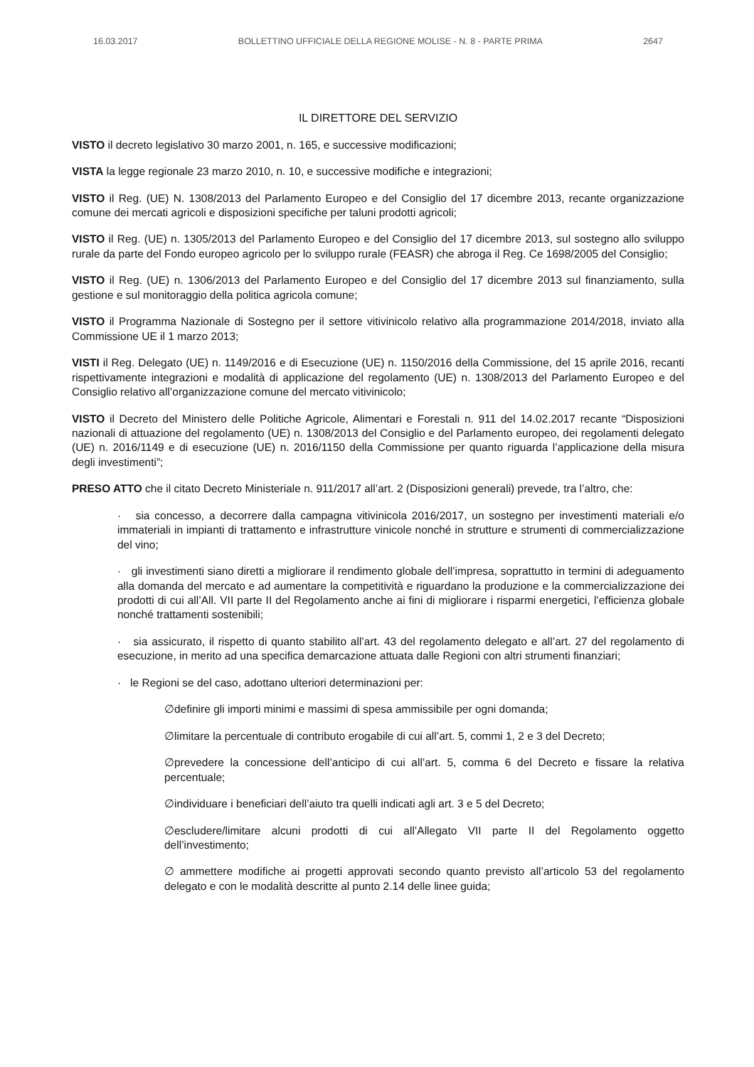16.03.2017 BOLLETTINO UFFICIALE DELLA REGIONE MOLISE - N. 8 - PARTE PRIMA 2647
IL DIRETTORE DEL SERVIZIO
VISTO il decreto legislativo 30 marzo 2001, n. 165, e successive modificazioni;
VISTA la legge regionale 23 marzo 2010, n. 10, e successive modifiche e integrazioni;
VISTO il Reg. (UE) N. 1308/2013 del Parlamento Europeo e del Consiglio del 17 dicembre 2013, recante organizzazione comune dei mercati agricoli e disposizioni specifiche per taluni prodotti agricoli;
VISTO il Reg. (UE) n. 1305/2013 del Parlamento Europeo e del Consiglio del 17 dicembre 2013, sul sostegno allo sviluppo rurale da parte del Fondo europeo agricolo per lo sviluppo rurale (FEASR) che abroga il Reg. Ce 1698/2005 del Consiglio;
VISTO il Reg. (UE) n. 1306/2013 del Parlamento Europeo e del Consiglio del 17 dicembre 2013 sul finanziamento, sulla gestione e sul monitoraggio della politica agricola comune;
VISTO il Programma Nazionale di Sostegno per il settore vitivinicolo relativo alla programmazione 2014/2018, inviato alla Commissione UE il 1 marzo 2013;
VISTI il Reg. Delegato (UE) n. 1149/2016 e di Esecuzione (UE) n. 1150/2016 della Commissione, del 15 aprile 2016, recanti rispettivamente integrazioni e modalità di applicazione del regolamento (UE) n. 1308/2013 del Parlamento Europeo e del Consiglio relativo all’organizzazione comune del mercato vitivinicolo;
VISTO il Decreto del Ministero delle Politiche Agricole, Alimentari e Forestali n. 911 del 14.02.2017 recante “Disposizioni nazionali di attuazione del regolamento (UE) n. 1308/2013 del Consiglio e del Parlamento europeo, dei regolamenti delegato (UE) n. 2016/1149 e di esecuzione (UE) n. 2016/1150 della Commissione per quanto riguarda l’applicazione della misura degli investimenti”;
PRESO ATTO che il citato Decreto Ministeriale n. 911/2017 all’art. 2 (Disposizioni generali) prevede, tra l’altro, che:
· sia concesso, a decorrere dalla campagna vitivinicola 2016/2017, un sostegno per investimenti materiali e/o immateriali in impianti di trattamento e infrastrutture vinicole nonché in strutture e strumenti di commercializzazione del vino;
· gli investimenti siano diretti a migliorare il rendimento globale dell’impresa, soprattutto in termini di adeguamento alla domanda del mercato e ad aumentare la competitività e riguardano la produzione e la commercializzazione dei prodotti di cui all’All. VII parte II del Regolamento anche ai fini di migliorare i risparmi energetici, l’efficienza globale nonché trattamenti sostenibili;
· sia assicurato, il rispetto di quanto stabilito all’art. 43 del regolamento delegato e all’art. 27 del regolamento di esecuzione, in merito ad una specifica demarcazione attuata dalle Regioni con altri strumenti finanziari;
· le Regioni se del caso, adottano ulteriori determinazioni per:
∅definire gli importi minimi e massimi di spesa ammissibile per ogni domanda;
∅limitare la percentuale di contributo erogabile di cui all’art. 5, commi 1, 2 e 3 del Decreto;
∅prevedere la concessione dell’anticipo di cui all’art. 5, comma 6 del Decreto e fissare la relativa percentuale;
∅individuare i beneficiari dell’aiuto tra quelli indicati agli art. 3 e 5 del Decreto;
∅escludere/limitare alcuni prodotti di cui all’Allegato VII parte II del Regolamento oggetto dell’investimento;
∅ ammettere modifiche ai progetti approvati secondo quanto previsto all’articolo 53 del regolamento delegato e con le modalità descritte al punto 2.14 delle linee guida;